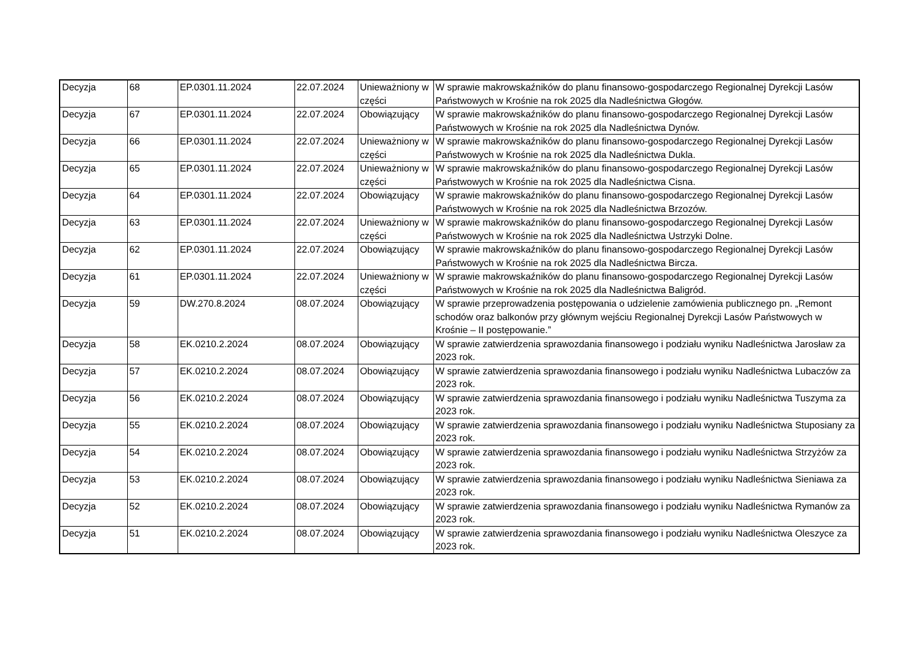| Decyzja | 68 | EP.0301.11.2024 | 22.07.2024 | Unieważniony w części | W sprawie makrowskaźników do planu finansowo-gospodarczego Regionalnej Dyrekcji Lasów Państwowych w Krośnie na rok 2025 dla Nadleśnictwa Głogów. |
| Decyzja | 67 | EP.0301.11.2024 | 22.07.2024 | Obowiązujący | W sprawie makrowskaźników do planu finansowo-gospodarczego Regionalnej Dyrekcji Lasów Państwowych w Krośnie na rok 2025 dla Nadleśnictwa Dynów. |
| Decyzja | 66 | EP.0301.11.2024 | 22.07.2024 | Unieważniony w części | W sprawie makrowskaźników do planu finansowo-gospodarczego Regionalnej Dyrekcji Lasów Państwowych w Krośnie na rok 2025 dla Nadleśnictwa Dukla. |
| Decyzja | 65 | EP.0301.11.2024 | 22.07.2024 | Unieważniony w części | W sprawie makrowskaźników do planu finansowo-gospodarczego Regionalnej Dyrekcji Lasów Państwowych w Krośnie na rok 2025 dla Nadleśnictwa Cisna. |
| Decyzja | 64 | EP.0301.11.2024 | 22.07.2024 | Obowiązujący | W sprawie makrowskaźników do planu finansowo-gospodarczego Regionalnej Dyrekcji Lasów Państwowych w Krośnie na rok 2025 dla Nadleśnictwa Brzozów. |
| Decyzja | 63 | EP.0301.11.2024 | 22.07.2024 | Unieważniony w części | W sprawie makrowskaźników do planu finansowo-gospodarczego Regionalnej Dyrekcji Lasów Państwowych w Krośnie na rok 2025 dla Nadleśnictwa Ustrzyki Dolne. |
| Decyzja | 62 | EP.0301.11.2024 | 22.07.2024 | Obowiązujący | W sprawie makrowskaźników do planu finansowo-gospodarczego Regionalnej Dyrekcji Lasów Państwowych w Krośnie na rok 2025 dla Nadleśnictwa Bircza. |
| Decyzja | 61 | EP.0301.11.2024 | 22.07.2024 | Unieważniony w części | W sprawie makrowskaźników do planu finansowo-gospodarczego Regionalnej Dyrekcji Lasów Państwowych w Krośnie na rok 2025 dla Nadleśnictwa Baligród. |
| Decyzja | 59 | DW.270.8.2024 | 08.07.2024 | Obowiązujący | W sprawie przeprowadzenia postępowania o udzielenie zamówienia publicznego pn. „Remont schodów oraz balkonów przy głównym wejściu Regionalnej Dyrekcji Lasów Państwowych w Krośnie – II postępowanie.” |
| Decyzja | 58 | EK.0210.2.2024 | 08.07.2024 | Obowiązujący | W sprawie zatwierdzenia sprawozdania finansowego i podziału wyniku Nadleśnictwa Jarosław za 2023 rok. |
| Decyzja | 57 | EK.0210.2.2024 | 08.07.2024 | Obowiązujący | W sprawie zatwierdzenia sprawozdania finansowego i podziału wyniku Nadleśnictwa Lubaczów za 2023 rok. |
| Decyzja | 56 | EK.0210.2.2024 | 08.07.2024 | Obowiązujący | W sprawie zatwierdzenia sprawozdania finansowego i podziału wyniku Nadleśnictwa Tuszyma za 2023 rok. |
| Decyzja | 55 | EK.0210.2.2024 | 08.07.2024 | Obowiązujący | W sprawie zatwierdzenia sprawozdania finansowego i podziału wyniku Nadleśnictwa Stuposiany za 2023 rok. |
| Decyzja | 54 | EK.0210.2.2024 | 08.07.2024 | Obowiązujący | W sprawie zatwierdzenia sprawozdania finansowego i podziału wyniku Nadleśnictwa Strzyżów za 2023 rok. |
| Decyzja | 53 | EK.0210.2.2024 | 08.07.2024 | Obowiązujący | W sprawie zatwierdzenia sprawozdania finansowego i podziału wyniku Nadleśnictwa Sieniawa za 2023 rok. |
| Decyzja | 52 | EK.0210.2.2024 | 08.07.2024 | Obowiązujący | W sprawie zatwierdzenia sprawozdania finansowego i podziału wyniku Nadleśnictwa Rymanów za 2023 rok. |
| Decyzja | 51 | EK.0210.2.2024 | 08.07.2024 | Obowiązujący | W sprawie zatwierdzenia sprawozdania finansowego i podziału wyniku Nadleśnictwa Oleszyce za 2023 rok. |